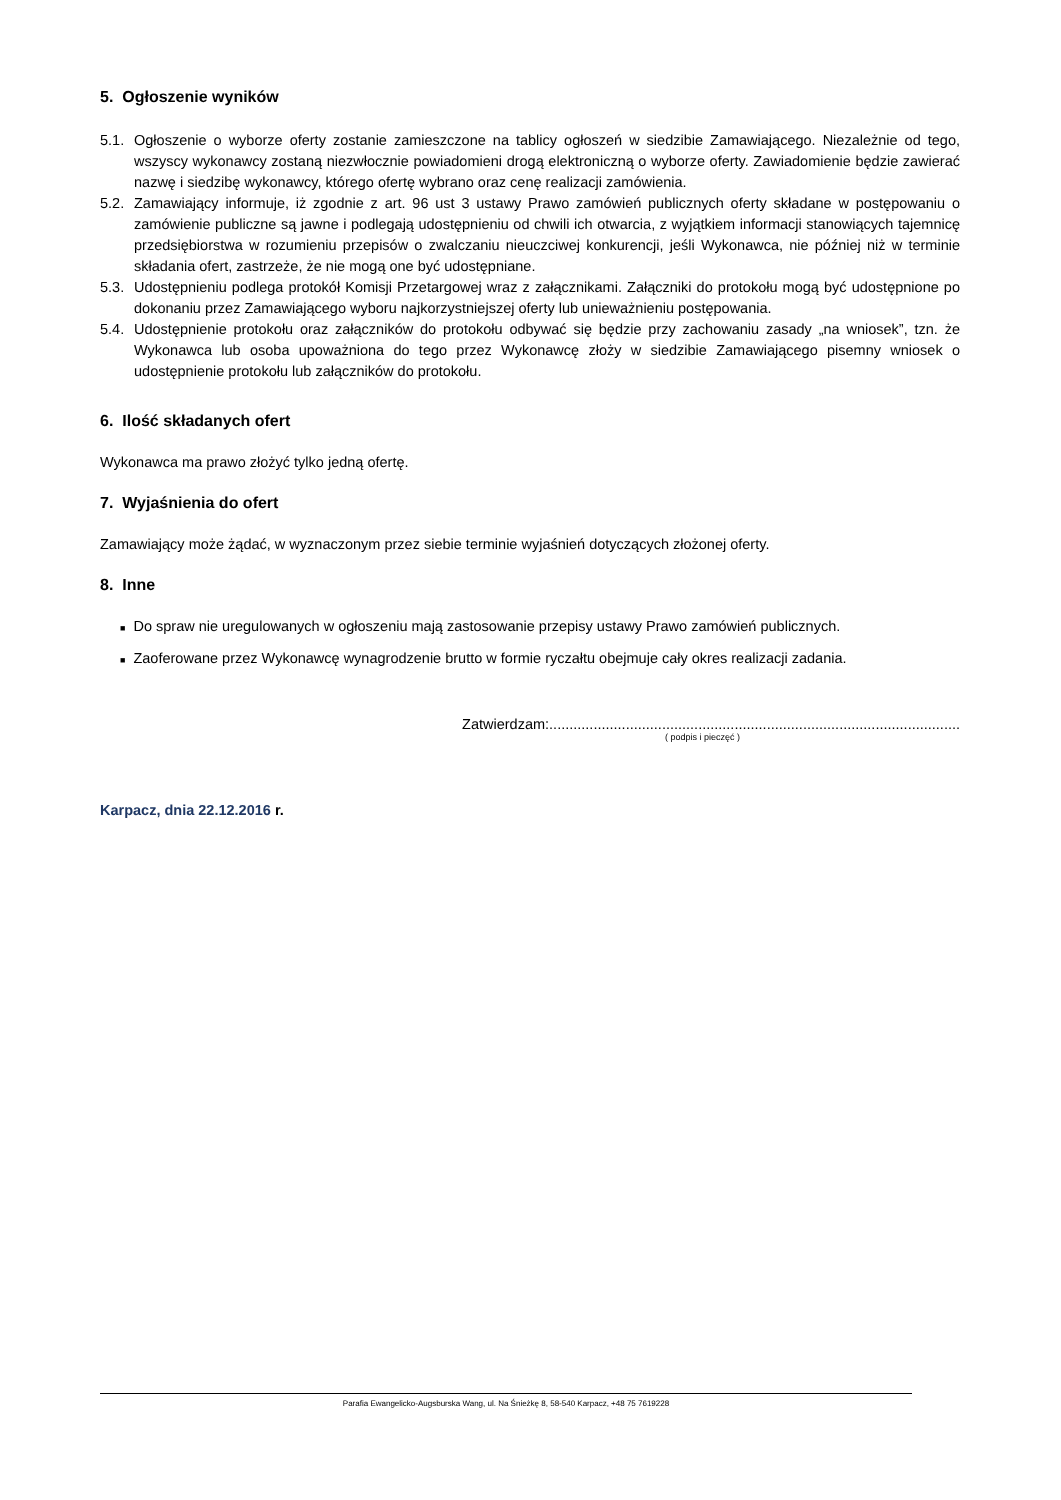5. Ogłoszenie wyników
5.1. Ogłoszenie o wyborze oferty zostanie zamieszczone na tablicy ogłoszeń w siedzibie Zamawiającego. Niezależnie od tego, wszyscy wykonawcy zostaną niezwłocznie powiadomieni drogą elektroniczną o wyborze oferty. Zawiadomienie będzie zawierać nazwę i siedzibę wykonawcy, którego ofertę wybrano oraz cenę realizacji zamówienia.
5.2. Zamawiający informuje, iż zgodnie z art. 96 ust 3 ustawy Prawo zamówień publicznych oferty składane w postępowaniu o zamówienie publiczne są jawne i podlegają udostępnieniu od chwili ich otwarcia, z wyjątkiem informacji stanowiących tajemnicę przedsiębiorstwa w rozumieniu przepisów o zwalczaniu nieuczciwej konkurencji, jeśli Wykonawca, nie później niż w terminie składania ofert, zastrzeże, że nie mogą one być udostępniane.
5.3. Udostępnieniu podlega protokół Komisji Przetargowej wraz z załącznikami. Załączniki do protokołu mogą być udostępnione po dokonaniu przez Zamawiającego wyboru najkorzystniejszej oferty lub unieważnieniu postępowania.
5.4. Udostępnienie protokołu oraz załączników do protokołu odbywać się będzie przy zachowaniu zasady „na wniosek”, tzn. że Wykonawca lub osoba upoważniona do tego przez Wykonawcę złoży w siedzibie Zamawiającego pisemny wniosek o udostępnienie protokołu lub załączników do protokołu.
6. Ilość składanych ofert
Wykonawca ma prawo złożyć tylko jedną ofertę.
7. Wyjaśnienia do ofert
Zamawiający może żądać, w wyznaczonym przez siebie terminie wyjaśnień dotyczących złożonej oferty.
8. Inne
■ Do spraw nie uregulowanych w ogłoszeniu mają zastosowanie przepisy ustawy Prawo zamówień publicznych.
■ Zaoferowane przez Wykonawcę wynagrodzenie brutto w formie ryczałtu obejmuje cały okres realizacji zadania.
Zatwierdzam:......................................................................................................
( podpis i pieczęć )
Karpacz, dnia 22.12.2016 r.
Parafia Ewangelicko-Augsburska Wang, ul. Na Śnieżkę 8, 58-540 Karpacz, +48 75 7619228